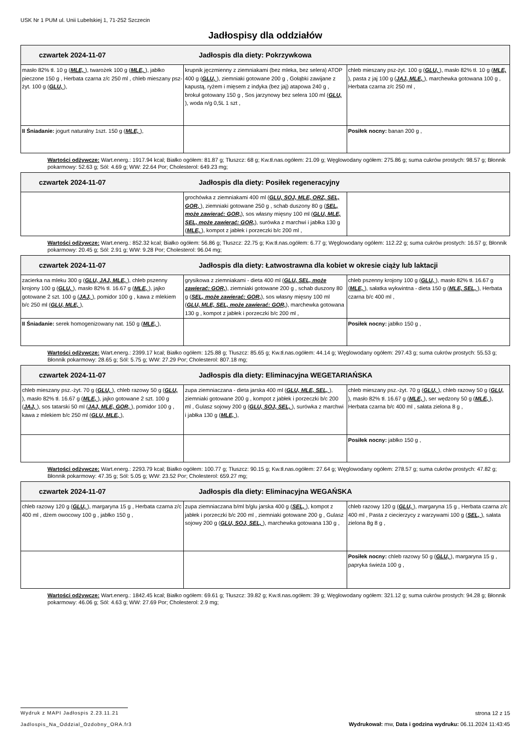USK Nr 1 PUM ul. Unii Lubelskiej 1, 71-252 Szczecin
Jadłospisy dla oddziałów
| czwartek 2024-11-07 Jadłospis dla diety: Pokrzywkowa | | |
| --- | --- | --- |
| masło 82% tł. 10 g ( MLE, ), twarożek 100 g ( MLE, ), jabłko pieczone 150 g , Herbata czarna z/c 250 ml , chleb mieszany psz-żyt. 100 g ( GLU, ), | krupnik jęczmienny z ziemniakami (bez mleka, bez selera) ATOP 400 g ( GLU, ), ziemniaki gotowane 200 g , Gołąbki zawijane z kapustą, ryżem i mięsem z indyka (bez jaj) atapowa 240 g , brokuł gotowany 150 g , Sos jarzynowy bez selera 100 ml ( GLU, ), woda n/g 0,5L 1 szt , | chleb mieszany psz-żyt. 100 g ( GLU, ), masło 82% tł. 10 g ( MLE, ), pasta z jaj 100 g ( JAJ, MLE, ), marchewka gotowana 100 g , Herbata czarna z/c 250 ml , |
| II Śniadanie: jogurt naturalny 1szt. 150 g ( MLE, ), | | Posiłek nocny: banan 200 g , |
Wartości odżywcze: Wart.energ.: 1917.94 kcal; Białko ogółem: 81.87 g; Tłuszcz: 68 g; Kw.tł.nas.ogółem: 21.09 g; Węglowodany ogółem: 275.86 g; suma cukrów prostych: 98.57 g; Błonnik pokarmowy: 52.63 g; Sól: 4.69 g; WW: 22.64 Por; Cholesterol: 649.23 mg;
| czwartek 2024-11-07 Jadłospis dla diety: Posiłek regeneracyjny | | |
| --- | --- | --- |
| | grochówka z ziemniakami 400 ml ( GLU, SOJ, MLE, ORZ, SEL, GOR, ), ziemniaki gotowane 250 g , schab duszony 80 g ( SEL, może zawierać: GOR, ), sos własny mięsny 100 ml ( GLU, MLE, SEL, może zawierać: GOR, ), surówka z marchwi i jabłka 130 g ( MLE, ), kompot z jabłek i porzeczki b/c 200 ml , | |
Wartości odżywcze: Wart.energ.: 852.32 kcal; Białko ogółem: 56.86 g; Tłuszcz: 22.75 g; Kw.tł.nas.ogółem: 6.77 g; Węglowodany ogółem: 112.22 g; suma cukrów prostych: 16.57 g; Błonnik pokarmowy: 20.45 g; Sól: 2.91 g; WW: 9.28 Por; Cholesterol: 96.04 mg;
| czwartek 2024-11-07 Jadłospis dla diety: Łatwostrawna dla kobiet w okresie ciąży lub laktacji | | |
| --- | --- | --- |
| zacierka na mleku 300 g ( GLU, JAJ, MLE, ), chleb pszenny krojony 100 g ( GLU, ), masło 82% tł. 16.67 g ( MLE, ), jajko gotowane 2 szt. 100 g ( JAJ, ), pomidor 100 g , kawa z mlekiem b/c 250 ml ( GLU, MLE, ), | grysikowa z ziemniakami - dieta 400 ml ( GLU, SEL, może zawierać: GOR, ), ziemniaki gotowane 200 g , schab duszony 80 g ( SEL, może zawierać: GOR, ), sos własny mięsny 100 ml ( GLU, MLE, SEL, może zawierać: GOR, ), marchewka gotowana 130 g , kompot z jabłek i porzeczki b/c 200 ml , | chleb pszenny krojony 100 g ( GLU, ), masło 82% tł. 16.67 g ( MLE, ), sałatka wykwintna - dieta 150 g ( MLE, SEL, ), Herbata czarna b/c 400 ml , |
| II Śniadanie: serek homogenizowany nat. 150 g ( MLE, ), | | Posiłek nocny: jabłko 150 g , |
Wartości odżywcze: Wart.energ.: 2399.17 kcal; Białko ogółem: 125.88 g; Tłuszcz: 85.65 g; Kw.tł.nas.ogółem: 44.14 g; Węglowodany ogółem: 297.43 g; suma cukrów prostych: 55.53 g; Błonnik pokarmowy: 28.65 g; Sól: 5.75 g; WW: 27.29 Por; Cholesterol: 807.18 mg;
| czwartek 2024-11-07 Jadłospis dla diety: Eliminacyjna WEGETARIAŃSKA | | |
| --- | --- | --- |
| chleb mieszany psz.-żyt. 70 g ( GLU, ), chleb razowy 50 g ( GLU, ), masło 82% tł. 16.67 g ( MLE, ), jajko gotowane 2 szt. 100 g ( JAJ, ), sos tatarski 50 ml ( JAJ, MLE, GOR, ), pomidor 100 g , kawa z mlekiem b/c 250 ml ( GLU, MLE, ), | zupa ziemniaczana - dieta jarska 400 ml ( GLU, MLE, SEL, ), ziemniaki gotowane 200 g , kompot z jabłek i porzeczki b/c 200 ml , Gulasz sojowy 200 g ( GLU, SOJ, SEL, ), surówka z marchwi i jabłka 130 g ( MLE, ), | chleb mieszany psz.-żyt. 70 g ( GLU, ), chleb razowy 50 g ( GLU, ), masło 82% tł. 16.67 g ( MLE, ), ser wędzony 50 g ( MLE, ), Herbata czarna b/c 400 ml , sałata zielona 8 g , |
| | | Posiłek nocny: jabłko 150 g , |
Wartości odżywcze: Wart.energ.: 2293.79 kcal; Białko ogółem: 100.77 g; Tłuszcz: 90.15 g; Kw.tł.nas.ogółem: 27.64 g; Węglowodany ogółem: 278.57 g; suma cukrów prostych: 47.82 g; Błonnik pokarmowy: 47.35 g; Sól: 5.05 g; WW: 23.52 Por; Cholesterol: 659.27 mg;
| czwartek 2024-11-07 Jadłospis dla diety: Eliminacyjna WEGAŃSKA | | |
| --- | --- | --- |
| chleb razowy 120 g ( GLU, ), margaryna 15 g , Herbata czarna z/c 400 ml , dżem owocowy 100 g , jabłko 150 g , | zupa ziemniaczana b/ml b/glu jarska 400 g ( SEL, ), kompot z jabłek i porzeczki b/c 200 ml , ziemniaki gotowane 200 g , Gulasz sojowy 200 g ( GLU, SOJ, SEL, ), marchewka gotowana 130 g , | chleb razowy 120 g ( GLU, ), margaryna 15 g , Herbata czarna z/c 400 ml , Pasta z ciecierzycy z warzywami 100 g ( SEL, ), sałata zielona 8g 8 g , |
| | | Posiłek nocny: chleb razowy 50 g ( GLU, ), margaryna 15 g , papryka świeża 100 g , |
Wartości odżywcze: Wart.energ.: 1842.45 kcal; Białko ogółem: 69.61 g; Tłuszcz: 39.82 g; Kw.tł.nas.ogółem: 39 g; Węglowodany ogółem: 321.12 g; suma cukrów prostych: 94.28 g; Błonnik pokarmowy: 46.06 g; Sól: 4.63 g; WW: 27.69 Por; Cholesterol: 2.9 mg;
Wydruk z MAPI Jadłospis 2.23.11.21
Jadlospis_Na_Oddzial_Ozdobny_ORA.fr3
strona 12 z 15
Wydrukował: mw, Data i godzina wydruku: 06.11.2024 11:43:45